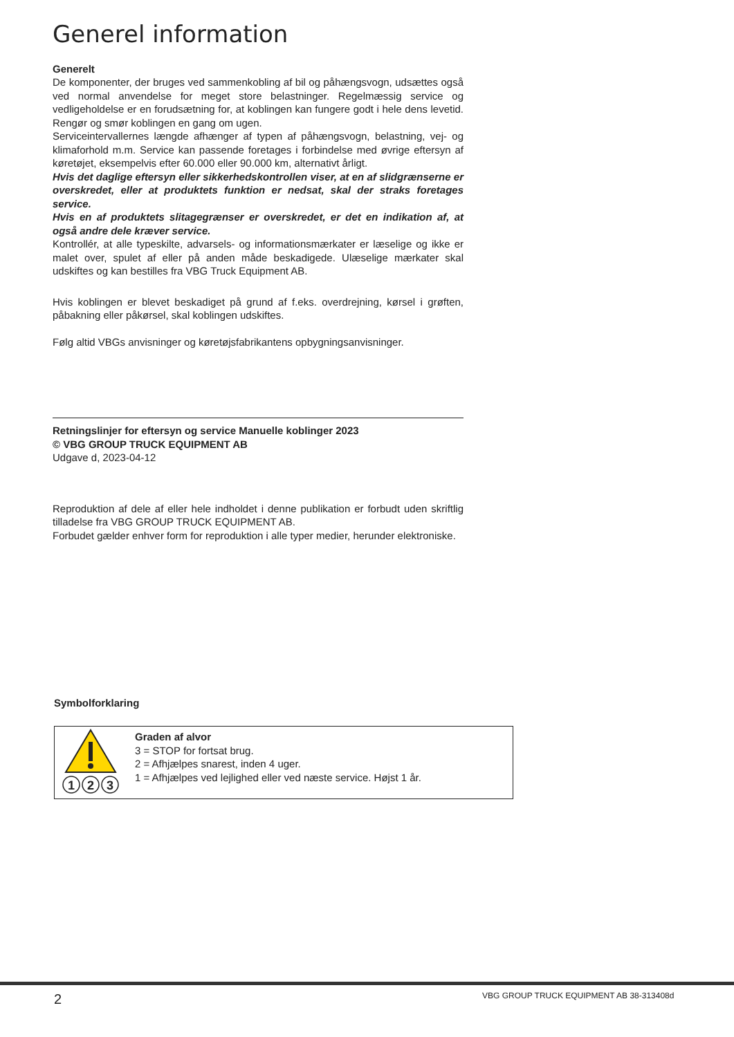Generel information
Generelt
De komponenter, der bruges ved sammenkobling af bil og påhængsvogn, udsættes også ved normal anvendelse for meget store belastninger. Regelmæssig service og vedligeholdelse er en forudsætning for, at koblingen kan fungere godt i hele dens levetid. Rengør og smør koblingen en gang om ugen.
Serviceintervallernes længde afhænger af typen af påhængsvogn, belastning, vej- og klimaforhold m.m. Service kan passende foretages i forbindelse med øvrige eftersyn af køretøjet, eksempelvis efter 60.000 eller 90.000 km, alternativt årligt.
Hvis det daglige eftersyn eller sikkerhedskontrollen viser, at en af slidgrænserne er overskredet, eller at produktets funktion er nedsat, skal der straks foretages service.
Hvis en af produktets slitagegrænser er overskredet, er det en indikation af, at også andre dele kræver service.
Kontrollér, at alle typeskilte, advarsels- og informationsmærkater er læselige og ikke er malet over, spulet af eller på anden måde beskadigede. Ulæselige mærkater skal udskiftes og kan bestilles fra VBG Truck Equipment AB.
Hvis koblingen er blevet beskadiget på grund af f.eks. overdrejning, kørsel i grøften, påbakning eller påkørsel, skal koblingen udskiftes.
Følg altid VBGs anvisninger og køretøjsfabrikantens opbygningsanvisninger.
Retningslinjer for eftersyn og service Manuelle koblinger 2023
© VBG GROUP TRUCK EQUIPMENT AB
Udgave d, 2023-04-12
Reproduktion af dele af eller hele indholdet i denne publikation er forbudt uden skriftlig tilladelse fra VBG GROUP TRUCK EQUIPMENT AB.
Forbudet gælder enhver form for reproduktion i alle typer medier, herunder elektroniske.
Symbolforklaring
1
2
3
Graden af alvor
3 = STOP for fortsat brug.
2 = Afhjælpes snarest, inden 4 uger.
1 = Afhjælpes ved lejlighed eller ved næste service. Højst 1 år.
2
VBG GROUP TRUCK EQUIPMENT AB 38-313408d